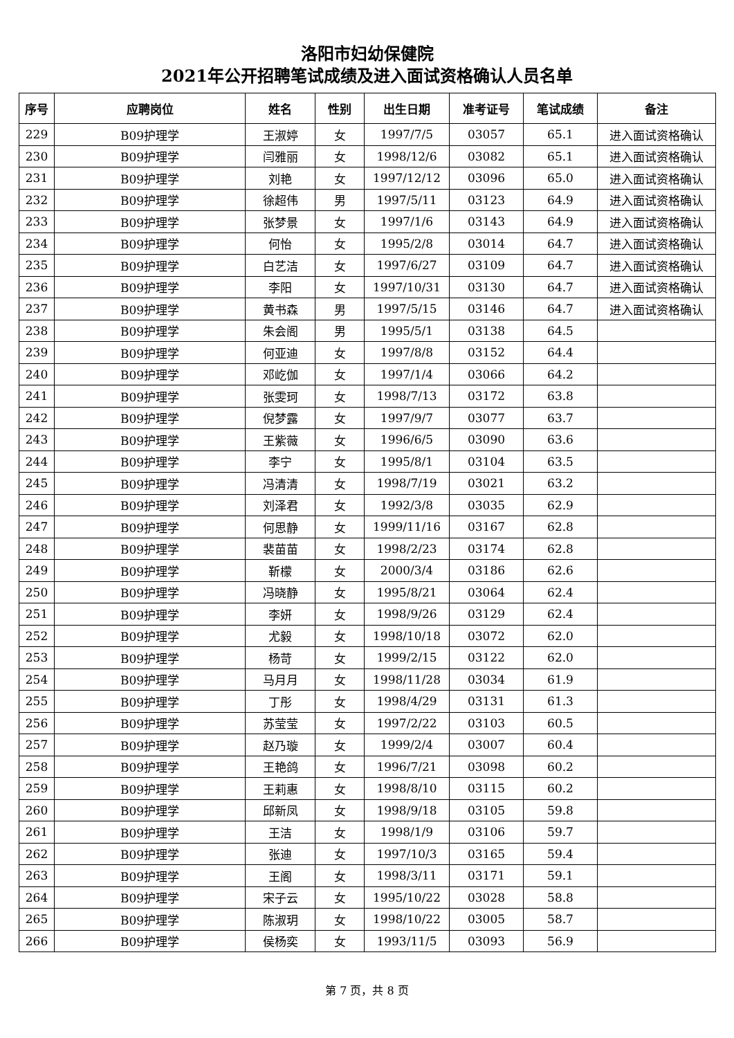洛阳市妇幼保健院
2021年公开招聘笔试成绩及进入面试资格确认人员名单
| 序号 | 应聘岗位 | 姓名 | 性别 | 出生日期 | 准考证号 | 笔试成绩 | 备注 |
| --- | --- | --- | --- | --- | --- | --- | --- |
| 229 | B09护理学 | 王淑婷 | 女 | 1997/7/5 | 03057 | 65.1 | 进入面试资格确认 |
| 230 | B09护理学 | 闫雅丽 | 女 | 1998/12/6 | 03082 | 65.1 | 进入面试资格确认 |
| 231 | B09护理学 | 刘艳 | 女 | 1997/12/12 | 03096 | 65.0 | 进入面试资格确认 |
| 232 | B09护理学 | 徐超伟 | 男 | 1997/5/11 | 03123 | 64.9 | 进入面试资格确认 |
| 233 | B09护理学 | 张梦景 | 女 | 1997/1/6 | 03143 | 64.9 | 进入面试资格确认 |
| 234 | B09护理学 | 何怡 | 女 | 1995/2/8 | 03014 | 64.7 | 进入面试资格确认 |
| 235 | B09护理学 | 白艺洁 | 女 | 1997/6/27 | 03109 | 64.7 | 进入面试资格确认 |
| 236 | B09护理学 | 李阳 | 女 | 1997/10/31 | 03130 | 64.7 | 进入面试资格确认 |
| 237 | B09护理学 | 黄书森 | 男 | 1997/5/15 | 03146 | 64.7 | 进入面试资格确认 |
| 238 | B09护理学 | 朱会阁 | 男 | 1995/5/1 | 03138 | 64.5 | |
| 239 | B09护理学 | 何亚迪 | 女 | 1997/8/8 | 03152 | 64.4 | |
| 240 | B09护理学 | 邓屹伽 | 女 | 1997/1/4 | 03066 | 64.2 | |
| 241 | B09护理学 | 张雯珂 | 女 | 1998/7/13 | 03172 | 63.8 | |
| 242 | B09护理学 | 倪梦露 | 女 | 1997/9/7 | 03077 | 63.7 | |
| 243 | B09护理学 | 王紫薇 | 女 | 1996/6/5 | 03090 | 63.6 | |
| 244 | B09护理学 | 李宁 | 女 | 1995/8/1 | 03104 | 63.5 | |
| 245 | B09护理学 | 冯清清 | 女 | 1998/7/19 | 03021 | 63.2 | |
| 246 | B09护理学 | 刘泽君 | 女 | 1992/3/8 | 03035 | 62.9 | |
| 247 | B09护理学 | 何思静 | 女 | 1999/11/16 | 03167 | 62.8 | |
| 248 | B09护理学 | 裴苗苗 | 女 | 1998/2/23 | 03174 | 62.8 | |
| 249 | B09护理学 | 靳檬 | 女 | 2000/3/4 | 03186 | 62.6 | |
| 250 | B09护理学 | 冯晓静 | 女 | 1995/8/21 | 03064 | 62.4 | |
| 251 | B09护理学 | 李妍 | 女 | 1998/9/26 | 03129 | 62.4 | |
| 252 | B09护理学 | 尤毅 | 女 | 1998/10/18 | 03072 | 62.0 | |
| 253 | B09护理学 | 杨苛 | 女 | 1999/2/15 | 03122 | 62.0 | |
| 254 | B09护理学 | 马月月 | 女 | 1998/11/28 | 03034 | 61.9 | |
| 255 | B09护理学 | 丁彤 | 女 | 1998/4/29 | 03131 | 61.3 | |
| 256 | B09护理学 | 苏莹莹 | 女 | 1997/2/22 | 03103 | 60.5 | |
| 257 | B09护理学 | 赵乃璇 | 女 | 1999/2/4 | 03007 | 60.4 | |
| 258 | B09护理学 | 王艳鸽 | 女 | 1996/7/21 | 03098 | 60.2 | |
| 259 | B09护理学 | 王莉惠 | 女 | 1998/8/10 | 03115 | 60.2 | |
| 260 | B09护理学 | 邱新凤 | 女 | 1998/9/18 | 03105 | 59.8 | |
| 261 | B09护理学 | 王洁 | 女 | 1998/1/9 | 03106 | 59.7 | |
| 262 | B09护理学 | 张迪 | 女 | 1997/10/3 | 03165 | 59.4 | |
| 263 | B09护理学 | 王阁 | 女 | 1998/3/11 | 03171 | 59.1 | |
| 264 | B09护理学 | 宋子云 | 女 | 1995/10/22 | 03028 | 58.8 | |
| 265 | B09护理学 | 陈淑玥 | 女 | 1998/10/22 | 03005 | 58.7 | |
| 266 | B09护理学 | 侯杨奕 | 女 | 1993/11/5 | 03093 | 56.9 | |
第 7 页，共 8 页